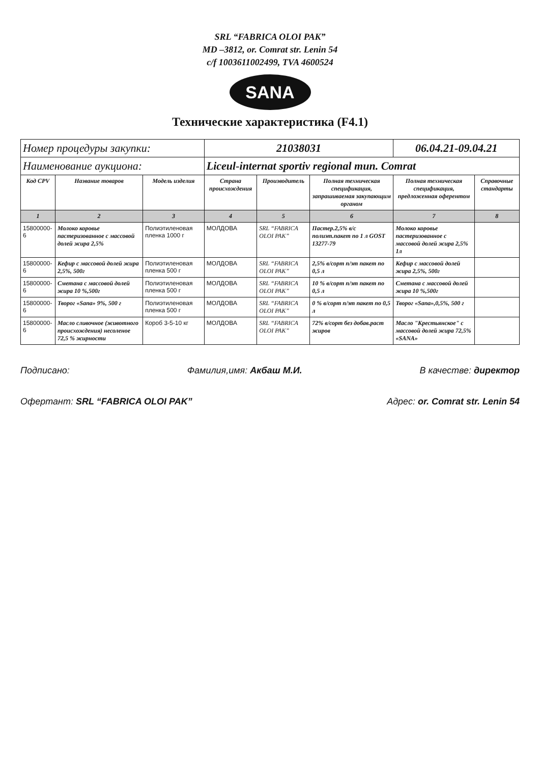SRL “FABRICA OLOI PAK”
MD –3812, or. Comrat str. Lenin 54
c/f 1003611002499, TVA 4600524
SANA
Технические характеристика (F4.1)
| Номер процедуры закупки: | | | 21038031 | | | 06.04.21-09.04.21 | |
| Наименование аукциона: | | | Liceul-internat sportiv regional mun. Comrat | | | | |
| Код CPV | Название товаров | Модель изделия | Страна происхождения | Производитель | Полная техническая спецификация, запрашиваемая закупающим органом | Полная техническая спецификация, предложенная оферентом | Справочные стандарты |
| 1 | 2 | 3 | 4 | 5 | 6 | 7 | 8 |
| 15800000-6 | Молоко коровье пастеризованное с массовой долей жира 2,5% | Полиэтиленовая пленка 1000 г | МОЛДОВА | SRL “FABRICA OLOI PAK” | Пастер.2,5% в/с полиэт.пакет по 1 л GOST 13277-79 | Молоко коровье пастеризованное с массовой долей жира 2,5% 1л | |
| 15800000-6 | Кефир с массовой долей жира 2,5%, 500г | Полиэтиленовая пленка 500 г | МОЛДОВА | SRL “FABRICA OLOI PAK” | 2,5% в/сорт п/эт пакет по 0,5 л | Кефир с массовой долей жира 2,5%, 500г | |
| 15800000-6 | Сметана с массовой долей жира 10 %,500г | Полиэтиленовая пленка 500 г | МОЛДОВА | SRL “FABRICA OLOI PAK” | 10 % в/сорт п/эт пакет по 0,5 л | Сметана с массовой долей жира 10 %,500г | |
| 15800000-6 | Творог «Sana» 9%, 500 г | Полиэтиленовая пленка 500 г | МОЛДОВА | SRL “FABRICA OLOI PAK” | 0 % в/сорт п/эт пакет по 0,5 л | Творог «Sana»,0,5%, 500 г | |
| 15800000-6 | Масло сливочное (животного происхождения) несоленое 72,5 % жирности | Короб 3-5-10 кг | МОЛДОВА | SRL “FABRICA OLOI PAK” | 72% в/сорт без добав.раст жиров | Масло "Крестьянское" с массовой долей жира 72,5% «SANA» | |
Подписано: Фамилия,имя: Акбаш М.И. В качестве: директор
Офертант: SRL “FABRICA OLOI PAK” Адрес: or. Comrat str. Lenin 54